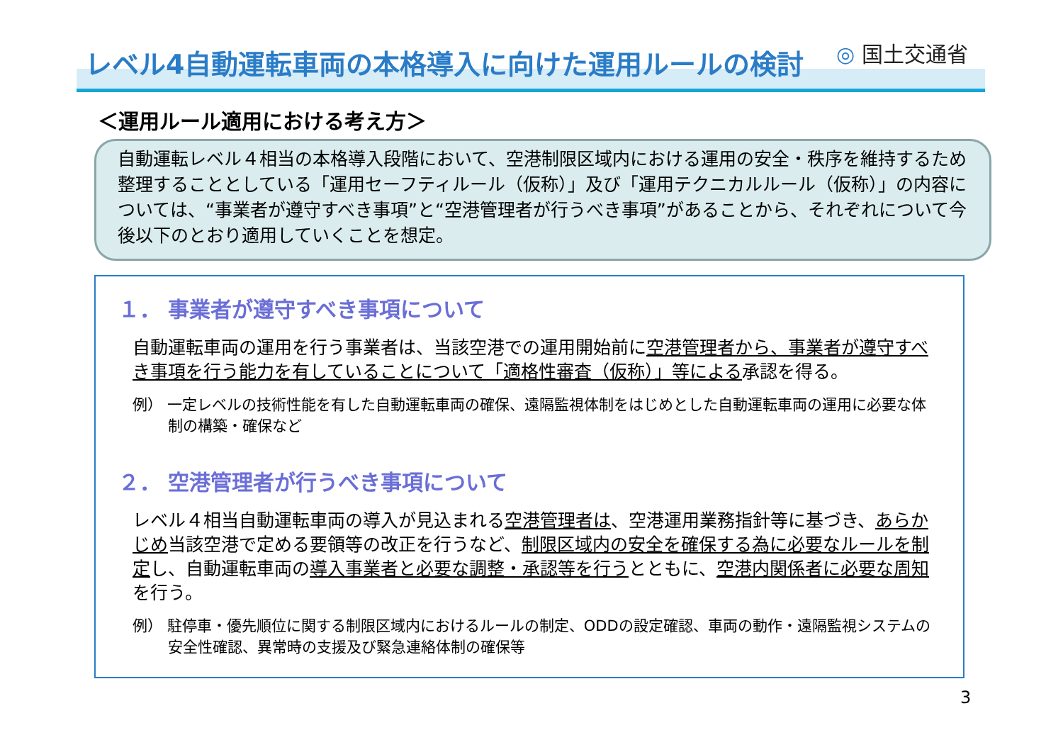レベル4自動運転車両の本格導入に向けた運用ルールの検討 ◎ 国土交通省
＜運用ルール適用における考え方＞
自動運転レベル４相当の本格導入段階において、空港制限区域内における運用の安全・秩序を維持するため整理することとしている「運用セーフティルール（仮称）」及び「運用テクニカルルール（仮称）」の内容については、“事業者が遵守すべき事項”と“空港管理者が行うべき事項”があることから、それぞれについて今後以下のとおり適用していくことを想定。
１． 事業者が遵守すべき事項について
自動運転車両の運用を行う事業者は、当該空港での運用開始前に空港管理者から、事業者が遵守すべき事項を行う能力を有していることについて「適格性審査（仮称）」等による承認を得る。
例） 一定レベルの技術性能を有した自動運転車両の確保、遠隔監視体制をはじめとした自動運転車両の運用に必要な体制の構築・確保など
２． 空港管理者が行うべき事項について
レベル４相当自動運転車両の導入が見込まれる空港管理者は、空港運用業務指針等に基づき、あらかじめ当該空港で定める要領等の改正を行うなど、制限区域内の安全を確保する為に必要なルールを制定し、自動運転車両の導入事業者と必要な調整・承認等を行うとともに、空港内関係者に必要な周知を行う。
例） 駐停車・優先順位に関する制限区域内におけるルールの制定、ODDの設定確認、車両の動作・遠隔監視システムの安全性確認、異常時の支援及び緊急連絡体制の確保等
3